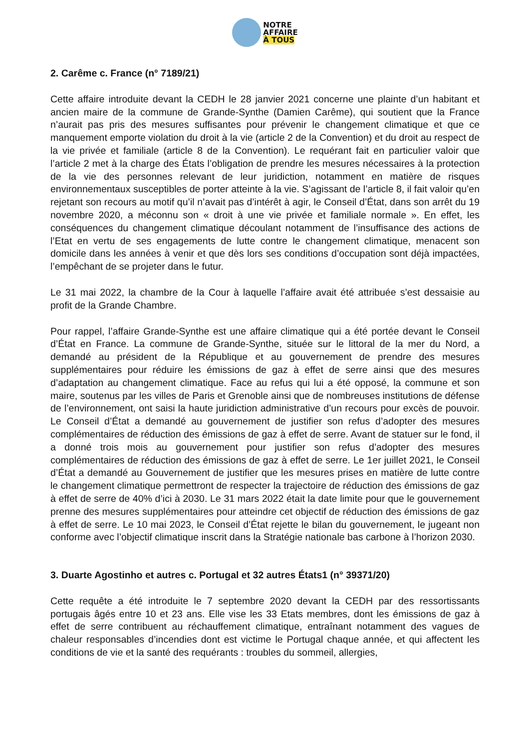NOTRE
AFFAIRE
À TOUS
2. Carême c. France (n° 7189/21)
Cette affaire introduite devant la CEDH le 28 janvier 2021 concerne une plainte d’un habitant et ancien maire de la commune de Grande-Synthe (Damien Carême), qui soutient que la France n’aurait pas pris des mesures suffisantes pour prévenir le changement climatique et que ce manquement emporte violation du droit à la vie (article 2 de la Convention) et du droit au respect de la vie privée et familiale (article 8 de la Convention). Le requérant fait en particulier valoir que l’article 2 met à la charge des États l’obligation de prendre les mesures nécessaires à la protection de la vie des personnes relevant de leur juridiction, notamment en matière de risques environnementaux susceptibles de porter atteinte à la vie. S’agissant de l’article 8, il fait valoir qu’en rejetant son recours au motif qu’il n’avait pas d’intérêt à agir, le Conseil d’État, dans son arrêt du 19 novembre 2020, a méconnu son « droit à une vie privée et familiale normale ». En effet, les conséquences du changement climatique découlant notamment de l’insuffisance des actions de l’Etat en vertu de ses engagements de lutte contre le changement climatique, menacent son domicile dans les années à venir et que dès lors ses conditions d’occupation sont déjà impactées, l’empêchant de se projeter dans le futur.
Le 31 mai 2022, la chambre de la Cour à laquelle l’affaire avait été attribuée s’est dessaisie au profit de la Grande Chambre.
Pour rappel, l’affaire Grande-Synthe est une affaire climatique qui a été portée devant le Conseil d’État en France. La commune de Grande-Synthe, située sur le littoral de la mer du Nord, a demandé au président de la République et au gouvernement de prendre des mesures supplémentaires pour réduire les émissions de gaz à effet de serre ainsi que des mesures d’adaptation au changement climatique. Face au refus qui lui a été opposé, la commune et son maire, soutenus par les villes de Paris et Grenoble ainsi que de nombreuses institutions de défense de l’environnement, ont saisi la haute juridiction administrative d’un recours pour excès de pouvoir. Le Conseil d’État a demandé au gouvernement de justifier son refus d’adopter des mesures complémentaires de réduction des émissions de gaz à effet de serre. Avant de statuer sur le fond, il a donné trois mois au gouvernement pour justifier son refus d’adopter des mesures complémentaires de réduction des émissions de gaz à effet de serre. Le 1er juillet 2021, le Conseil d’État a demandé au Gouvernement de justifier que les mesures prises en matière de lutte contre le changement climatique permettront de respecter la trajectoire de réduction des émissions de gaz à effet de serre de 40% d’ici à 2030. Le 31 mars 2022 était la date limite pour que le gouvernement prenne des mesures supplémentaires pour atteindre cet objectif de réduction des émissions de gaz à effet de serre. Le 10 mai 2023, le Conseil d’État rejette le bilan du gouvernement, le jugeant non conforme avec l’objectif climatique inscrit dans la Stratégie nationale bas carbone à l’horizon 2030.
3. Duarte Agostinho et autres c. Portugal et 32 autres États1 (n° 39371/20)
Cette requête a été introduite le 7 septembre 2020 devant la CEDH par des ressortissants portugais âgés entre 10 et 23 ans. Elle vise les 33 Etats membres, dont les émissions de gaz à effet de serre contribuent au réchauffement climatique, entraînant notamment des vagues de chaleur responsables d’incendies dont est victime le Portugal chaque année, et qui affectent les conditions de vie et la santé des requérants : troubles du sommeil, allergies,